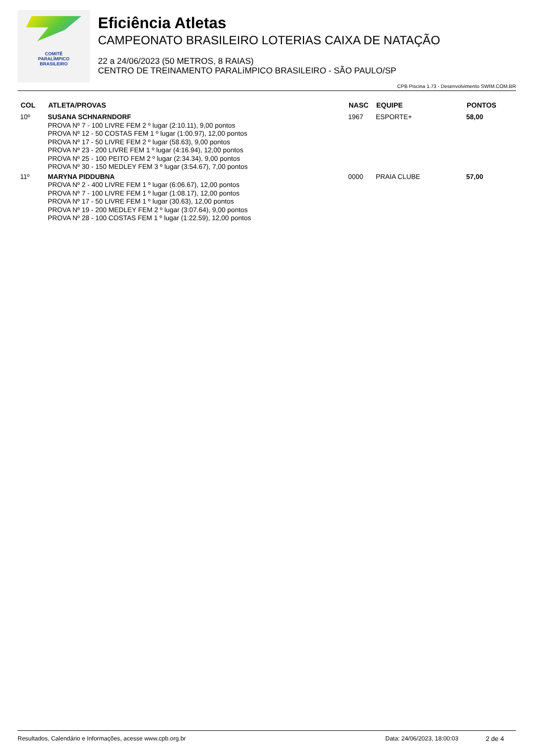COMITÊ
PARALÍMPICO
BRASILEIRO
Eficiência Atletas
CAMPEONATO BRASILEIRO LOTERIAS CAIXA DE NATAÇÃO
22 a 24/06/2023 (50 METROS, 8 RAIAS)
CENTRO DE TREINAMENTO PARALíMPICO BRASILEIRO - SÃO PAULO/SP
CPB Piscina 1.73 - Desenvolvimento SWIM.COM.BR
| COL | ATLETA/PROVAS | NASC | EQUIPE | PONTOS |
| --- | --- | --- | --- | --- |
| 10º | SUSANA SCHNARNDORF PROVA Nº 7 - 100 LIVRE FEM 2 º lugar (2:10.11), 9,00 pontos PROVA Nº 12 - 50 COSTAS FEM 1 º lugar (1:00.97), 12,00 pontos PROVA Nº 17 - 50 LIVRE FEM 2 º lugar (58.63), 9,00 pontos PROVA Nº 23 - 200 LIVRE FEM 1 º lugar (4:16.94), 12,00 pontos PROVA Nº 25 - 100 PEITO FEM 2 º lugar (2:34.34), 9,00 pontos PROVA Nº 30 - 150 MEDLEY FEM 3 º lugar (3:54.67), 7,00 pontos | 1967 | ESPORTE+ | 58,00 |
| 11º | MARYNA PIDDUBNA PROVA Nº 2 - 400 LIVRE FEM 1 º lugar (6:06.67), 12,00 pontos PROVA Nº 7 - 100 LIVRE FEM 1 º lugar (1:08.17), 12,00 pontos PROVA Nº 17 - 50 LIVRE FEM 1 º lugar (30.63), 12,00 pontos PROVA Nº 19 - 200 MEDLEY FEM 2 º lugar (3:07.64), 9,00 pontos PROVA Nº 28 - 100 COSTAS FEM 1 º lugar (1:22.59), 12,00 pontos | 0000 | PRAIA CLUBE | 57,00 |
Resultados, Calendário e Informações, acesse www.cpb.org.br Data: 24/06/2023, 18:00:03 2 de 4